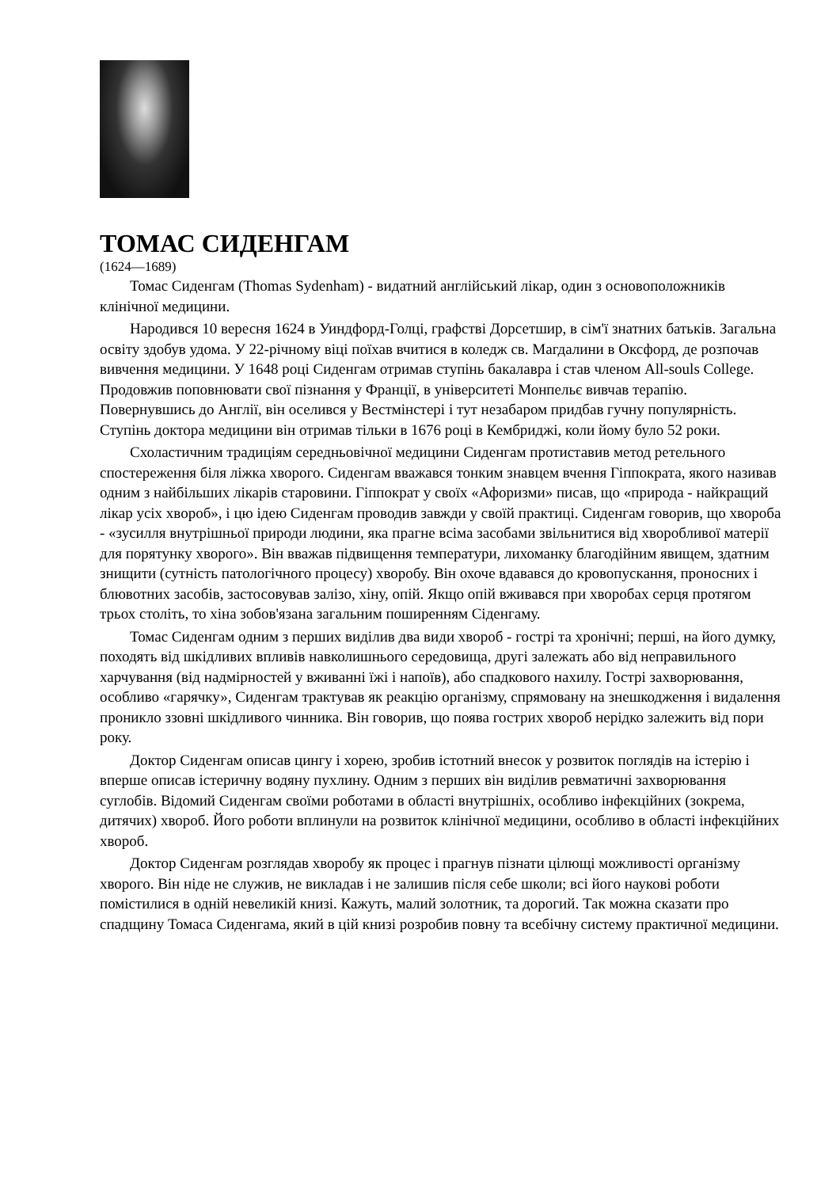ТОМАС СИДЕНГАМ
(1624—1689)
Томас Сиденгам (Thomas Sydenham) - видатний англійський лікар, один з основоположників клінічної медицини.
Народився 10 вересня 1624 в Уиндфорд-Голці, графстві Дорсетшир, в сім'ї знатних батьків. Загальна освіту здобув удома. У 22-річному віці поїхав вчитися в коледж св. Магдалини в Оксфорд, де розпочав вивчення медицини. У 1648 році Сиденгам отримав ступінь бакалавра і став членом All-souls College. Продовжив поповнювати свої пізнання у Франції, в університеті Монпельє вивчав терапію. Повернувшись до Англії, він оселився у Вестмінстері і тут незабаром придбав гучну популярність. Ступінь доктора медицини він отримав тільки в 1676 році в Кембриджі, коли йому було 52 роки.
Схоластичним традиціям середньовічної медицини Сиденгам протиставив метод ретельного спостереження біля ліжка хворого. Сиденгам вважався тонким знавцем вчення Гіппократа, якого називав одним з найбільших лікарів старовини. Гіппократ у своїх «Афоризми» писав, що «природа - найкращий лікар усіх хвороб», і цю ідею Сиденгам проводив завжди у своїй практиці. Сиденгам говорив, що хвороба - «зусилля внутрішньої природи людини, яка прагне всіма засобами звільнитися від хворобливої матерії для порятунку хворого». Він вважав підвищення температури, лихоманку благодійним явищем, здатним знищити (сутність патологічного процесу) хворобу. Він охоче вдавався до кровопускання, проносних і блювотних засобів, застосовував залізо, хіну, опій. Якщо опій вживався при хворобах серця протягом трьох століть, то хіна зобов'язана загальним поширенням Сіденгаму.
Томас Сиденгам одним з перших виділив два види хвороб - гострі та хронічні; перші, на його думку, походять від шкідливих впливів навколишнього середовища, другі залежать або від неправильного харчування (від надмірностей у вживанні їжі і напоїв), або спадкового нахилу. Гострі захворювання, особливо «гарячку», Сиденгам трактував як реакцію організму, спрямовану на знешкодження і видалення проникло ззовні шкідливого чинника. Він говорив, що поява гострих хвороб нерідко залежить від пори року.
Доктор Сиденгам описав цингу і хорею, зробив істотний внесок у розвиток поглядів на істерію і вперше описав істеричну водяну пухлину. Одним з перших він виділив ревматичні захворювання суглобів. Відомий Сиденгам своїми роботами в області внутрішніх, особливо інфекційних (зокрема, дитячих) хвороб. Його роботи вплинули на розвиток клінічної медицини, особливо в області інфекційних хвороб.
Доктор Сиденгам розглядав хворобу як процес і прагнув пізнати цілющі можливості організму хворого. Він ніде не служив, не викладав і не залишив після себе школи; всі його наукові роботи помістилися в одній невеликій книзі. Кажуть, малий золотник, та дорогий. Так можна сказати про спадщину Томаса Сиденгама, який в цій книзі розробив повну та всебічну систему практичної медицини.